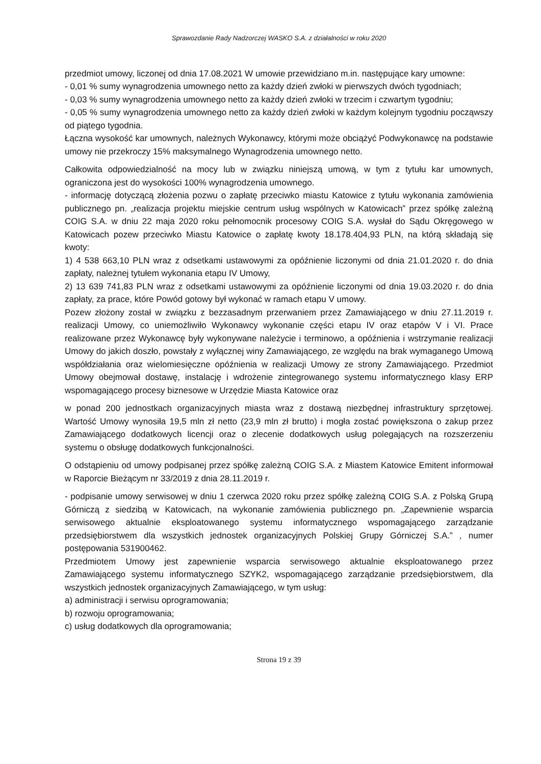Sprawozdanie Rady Nadzorczej WASKO S.A. z działalności w roku 2020
przedmiot umowy, liczonej od dnia 17.08.2021 W umowie przewidziano m.in. następujące kary umowne:
- 0,01 % sumy wynagrodzenia umownego netto za każdy dzień zwłoki w pierwszych dwóch tygodniach;
- 0,03 % sumy wynagrodzenia umownego netto za każdy dzień zwłoki w trzecim i czwartym tygodniu;
- 0,05 % sumy wynagrodzenia umownego netto za każdy dzień zwłoki w każdym kolejnym tygodniu począwszy od piątego tygodnia.
Łączna wysokość kar umownych, należnych Wykonawcy, którymi może obciążyć Podwykonawcę na podstawie umowy nie przekroczy 15% maksymalnego Wynagrodzenia umownego netto.
Całkowita odpowiedzialność na mocy lub w związku niniejszą umową, w tym z tytułu kar umownych, ograniczona jest do wysokości 100% wynagrodzenia umownego.
- informację dotyczącą złożenia pozwu o zapłatę przeciwko miastu Katowice z tytułu wykonania zamówienia publicznego pn. „realizacja projektu miejskie centrum usług wspólnych w Katowicach” przez spółkę zależną COIG S.A. w dniu 22 maja 2020 roku pełnomocnik procesowy COIG S.A. wysłał do Sądu Okręgowego w Katowicach pozew przeciwko Miastu Katowice o zapłatę kwoty 18.178.404,93 PLN, na którą składają się kwoty:
1) 4 538 663,10 PLN wraz z odsetkami ustawowymi za opóźnienie liczonymi od dnia 21.01.2020 r. do dnia zapłaty, należnej tytułem wykonania etapu IV Umowy,
2) 13 639 741,83 PLN wraz z odsetkami ustawowymi za opóźnienie liczonymi od dnia 19.03.2020 r. do dnia zapłaty, za prace, które Powód gotowy był wykonać w ramach etapu V umowy.
Pozew złożony został w związku z bezzasadnym przerwaniem przez Zamawiającego w dniu 27.11.2019 r. realizacji Umowy, co uniemożliwiło Wykonawcy wykonanie części etapu IV oraz etapów V i VI. Prace realizowane przez Wykonawcę były wykonywane należycie i terminowo, a opóźnienia i wstrzymanie realizacji Umowy do jakich doszło, powstały z wyłącznej winy Zamawiającego, ze względu na brak wymaganego Umową współdziałania oraz wielomiesięczne opóźnienia w realizacji Umowy ze strony Zamawiającego. Przedmiot Umowy obejmował dostawę, instalację i wdrożenie zintegrowanego systemu informatycznego klasy ERP wspomagającego procesy biznesowe w Urzędzie Miasta Katowice oraz
w ponad 200 jednostkach organizacyjnych miasta wraz z dostawą niezbędnej infrastruktury sprzętowej. Wartość Umowy wynosiła 19,5 mln zł netto (23,9 mln zł brutto) i mogła zostać powiększona o zakup przez Zamawiającego dodatkowych licencji oraz o zlecenie dodatkowych usług polegających na rozszerzeniu systemu o obsługę dodatkowych funkcjonalności.
O odstąpieniu od umowy podpisanej przez spółkę zależną COIG S.A. z Miastem Katowice Emitent informował w Raporcie Bieżącym nr 33/2019 z dnia 28.11.2019 r.
- podpisanie umowy serwisowej w dniu 1 czerwca 2020 roku przez spółkę zależną COIG S.A. z Polską Grupą Górniczą z siedzibą w Katowicach, na wykonanie zamówienia publicznego pn. „Zapewnienie wsparcia serwisowego aktualnie eksploatowanego systemu informatycznego wspomagającego zarządzanie przedsiębiorstwem dla wszystkich jednostek organizacyjnych Polskiej Grupy Górniczej S.A.” , numer postępowania 531900462.
Przedmiotem Umowy jest zapewnienie wsparcia serwisowego aktualnie eksploatowanego przez Zamawiającego systemu informatycznego SZYK2, wspomagającego zarządzanie przedsiębiorstwem, dla wszystkich jednostek organizacyjnych Zamawiającego, w tym usług:
a) administracji i serwisu oprogramowania;
b) rozwoju oprogramowania;
c) usług dodatkowych dla oprogramowania;
Strona 19 z 39